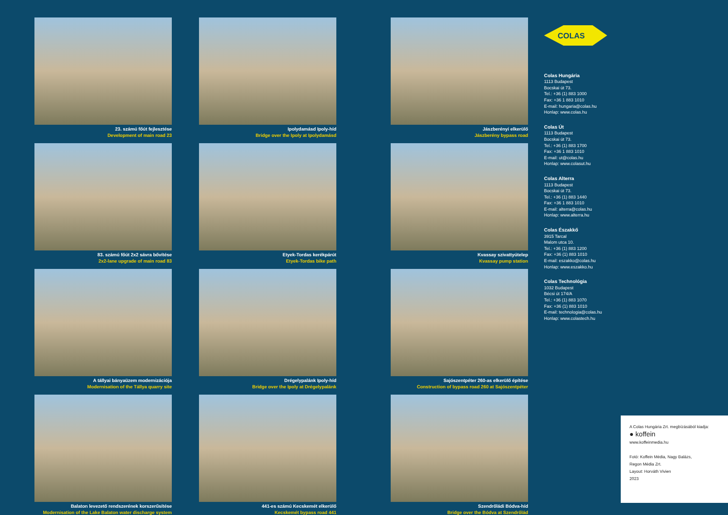23. számú főút fejlesztése
Development of main road 23
Ipolydamásd Ipoly-híd
Bridge over the Ipoly at Ipolydamásd
Jászberényi elkerülő
Jászberény bypass road
83. számú főút 2x2 sávra bővítése
2x2-lane upgrade of main road 83
Etyek-Tordas kerékpárút
Etyek-Tordas bike path
Kvassay szivattyútelep
Kvassay pump station
A tállyai bányaüzem modernizációja
Modernisation of the Tállya quarry site
Drégelypalánk Ipoly-híd
Bridge over the Ipoly at Drégelypalánk
Sajószentpéter 260-as elkerülő építése
Construction of bypass road 260 at Sajószentpéter
Balaton levezető rendszerének korszerűsítése
Modernisation of the Lake Balaton water discharge system
441-es számú Kecskemét elkerülő
Kecskemét bypass road 441
Szendrőládi Bódva-híd
Bridge over the Bódva at Szendrőlád
COLAS
Colas Hungária
1113 Budapest
Bocskai út 73.
Tel.: +36 (1) 883 1000
Fax: +36 1 883 1010
E-mail: hungaria@colas.hu
Honlap: www.colas.hu
Colas Út
1113 Budapest
Bocskai út 73.
Tel.: +36 (1) 883 1700
Fax: +36 1 883 1010
E-mail: ut@colas.hu
Honlap: www.colasut.hu
Colas Alterra
1113 Budapest
Bocskai út 73.
Tel.: +36 (1) 883 1440
Fax: +36 1 883 1010
E-mail: alterra@colas.hu
Honlap: www.alterra.hu
Colas Északkő
3915 Tarcal
Malom utca 10.
Tel.: +36 (1) 883 1200
Fax: +36 (1) 883 1010
E-mail: eszakko@colas.hu
Honlap: www.eszakko.hu
Colas Technológia
1032 Budapest
Bécsi út 174/A
Tel.: +36 (1) 883 1070
Fax: +36 (1) 883 1010
E-mail: technologia@colas.hu
Honlap: www.colastech.hu
A Colas Hungária Zrt. megbízásából kiadja:
● koffein
www.koffeinmedia.hu
Fotó: Koffein Média, Nagy Balázs,
Regon Média Zrt.
Layout: Horváth Vivien
2023